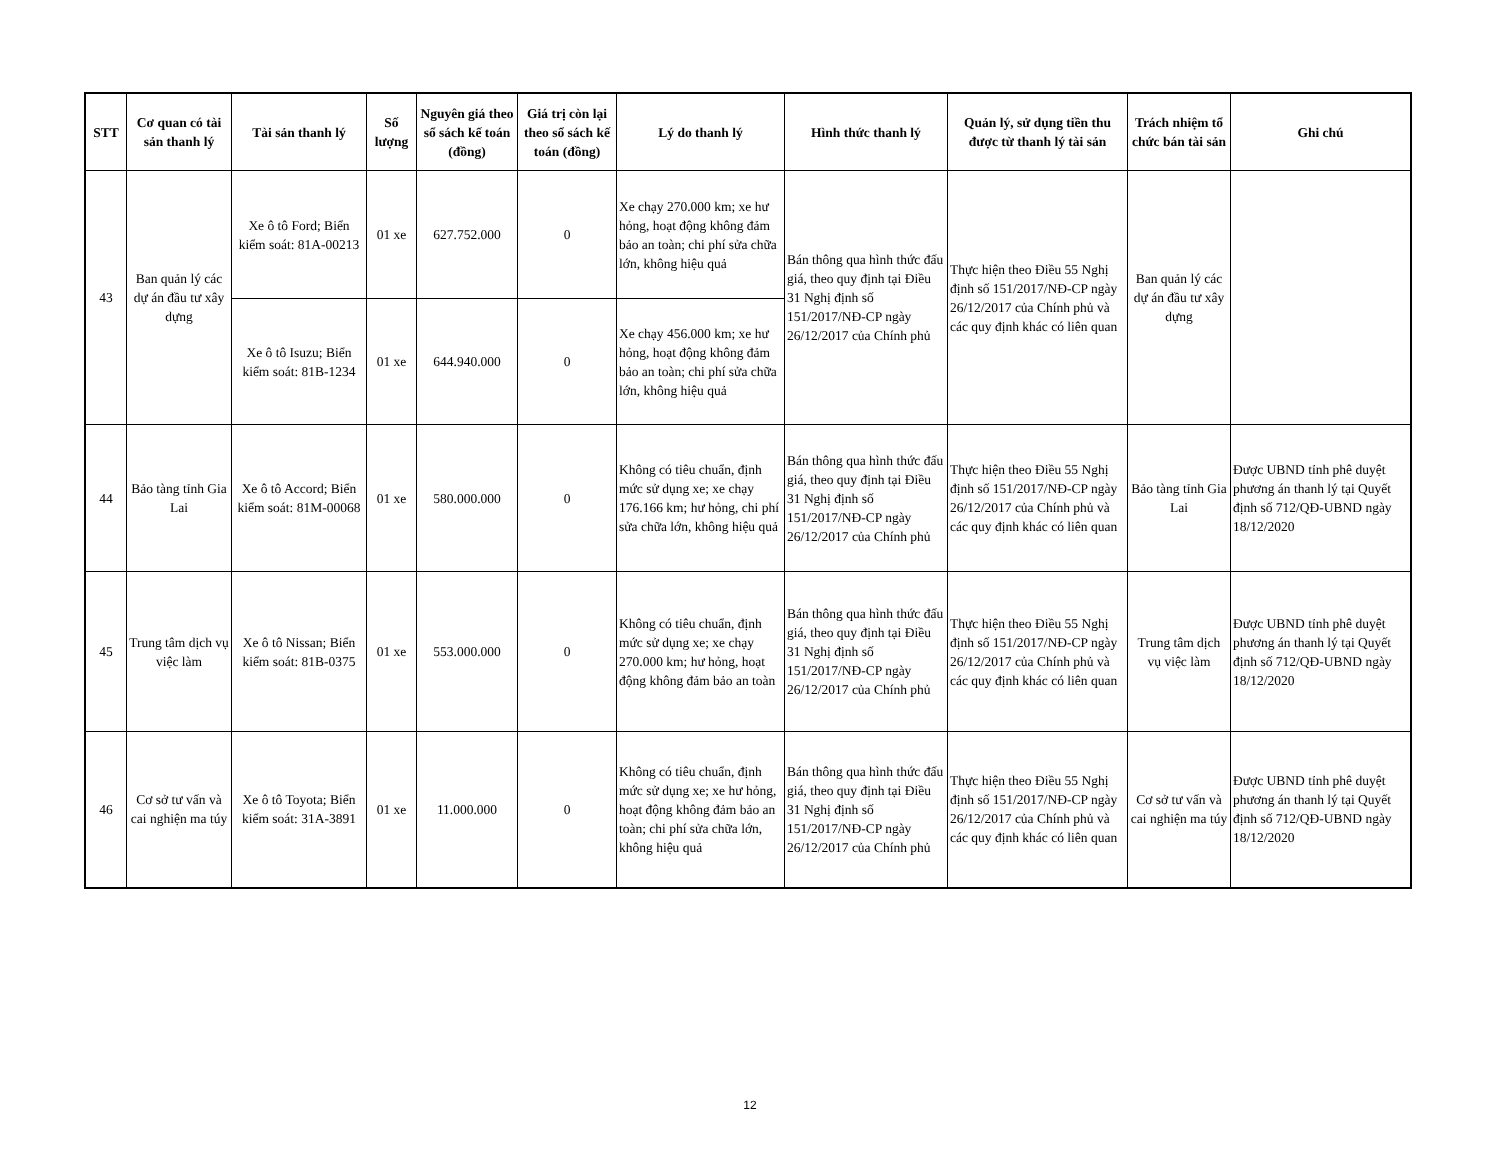| STT | Cơ quan có tài sản thanh lý | Tài sản thanh lý | Số lượng | Nguyên giá theo sổ sách kế toán (đồng) | Giá trị còn lại theo sổ sách kế toán (đồng) | Lý do thanh lý | Hình thức thanh lý | Quản lý, sử dụng tiền thu được từ thanh lý tài sản | Trách nhiệm tổ chức bán tài sản | Ghi chú |
| --- | --- | --- | --- | --- | --- | --- | --- | --- | --- | --- |
| 43 | Ban quản lý các dự án đầu tư xây dựng | Xe ô tô Ford; Biển kiểm soát: 81A-00213 | 01 xe | 627.752.000 | 0 | Xe chạy 270.000 km; xe hư hỏng, hoạt động không đảm bảo an toàn; chi phí sửa chữa lớn, không hiệu quả | Bán thông qua hình thức đấu giá, theo quy định tại Điều 31 Nghị định số 151/2017/NĐ-CP ngày 26/12/2017 của Chính phủ | Thực hiện theo Điều 55 Nghị định số 151/2017/NĐ-CP ngày 26/12/2017 của Chính phủ và các quy định khác có liên quan | Ban quản lý các dự án đầu tư xây dựng | |
| | | Xe ô tô Isuzu; Biển kiểm soát: 81B-1234 | 01 xe | 644.940.000 | 0 | Xe chạy 456.000 km; xe hư hỏng, hoạt động không đảm bảo an toàn; chi phí sửa chữa lớn, không hiệu quả | | | | |
| 44 | Bảo tàng tỉnh Gia Lai | Xe ô tô Accord; Biển kiểm soát: 81M-00068 | 01 xe | 580.000.000 | 0 | Không có tiêu chuẩn, định mức sử dụng xe; xe chạy 176.166 km; hư hỏng, chi phí sửa chữa lớn, không hiệu quả | Bán thông qua hình thức đấu giá, theo quy định tại Điều 31 Nghị định số 151/2017/NĐ-CP ngày 26/12/2017 của Chính phủ | Thực hiện theo Điều 55 Nghị định số 151/2017/NĐ-CP ngày 26/12/2017 của Chính phủ và các quy định khác có liên quan | Bảo tàng tỉnh Gia Lai | Được UBND tỉnh phê duyệt phương án thanh lý tại Quyết định số 712/QĐ-UBND ngày 18/12/2020 |
| 45 | Trung tâm dịch vụ việc làm | Xe ô tô Nissan; Biển kiểm soát: 81B-0375 | 01 xe | 553.000.000 | 0 | Không có tiêu chuẩn, định mức sử dụng xe; xe chạy 270.000 km; hư hỏng, hoạt động không đảm bảo an toàn | Bán thông qua hình thức đấu giá, theo quy định tại Điều 31 Nghị định số 151/2017/NĐ-CP ngày 26/12/2017 của Chính phủ | Thực hiện theo Điều 55 Nghị định số 151/2017/NĐ-CP ngày 26/12/2017 của Chính phủ và các quy định khác có liên quan | Trung tâm dịch vụ việc làm | Được UBND tỉnh phê duyệt phương án thanh lý tại Quyết định số 712/QĐ-UBND ngày 18/12/2020 |
| 46 | Cơ sở tư vấn và cai nghiện ma túy | Xe ô tô Toyota; Biển kiểm soát: 31A-3891 | 01 xe | 11.000.000 | 0 | Không có tiêu chuẩn, định mức sử dụng xe; xe hư hỏng, hoạt động không đảm bảo an toàn; chi phí sửa chữa lớn, không hiệu quả | Bán thông qua hình thức đấu giá, theo quy định tại Điều 31 Nghị định số 151/2017/NĐ-CP ngày 26/12/2017 của Chính phủ | Thực hiện theo Điều 55 Nghị định số 151/2017/NĐ-CP ngày 26/12/2017 của Chính phủ và các quy định khác có liên quan | Cơ sở tư vấn và cai nghiện ma túy | Được UBND tỉnh phê duyệt phương án thanh lý tại Quyết định số 712/QĐ-UBND ngày 18/12/2020 |
12